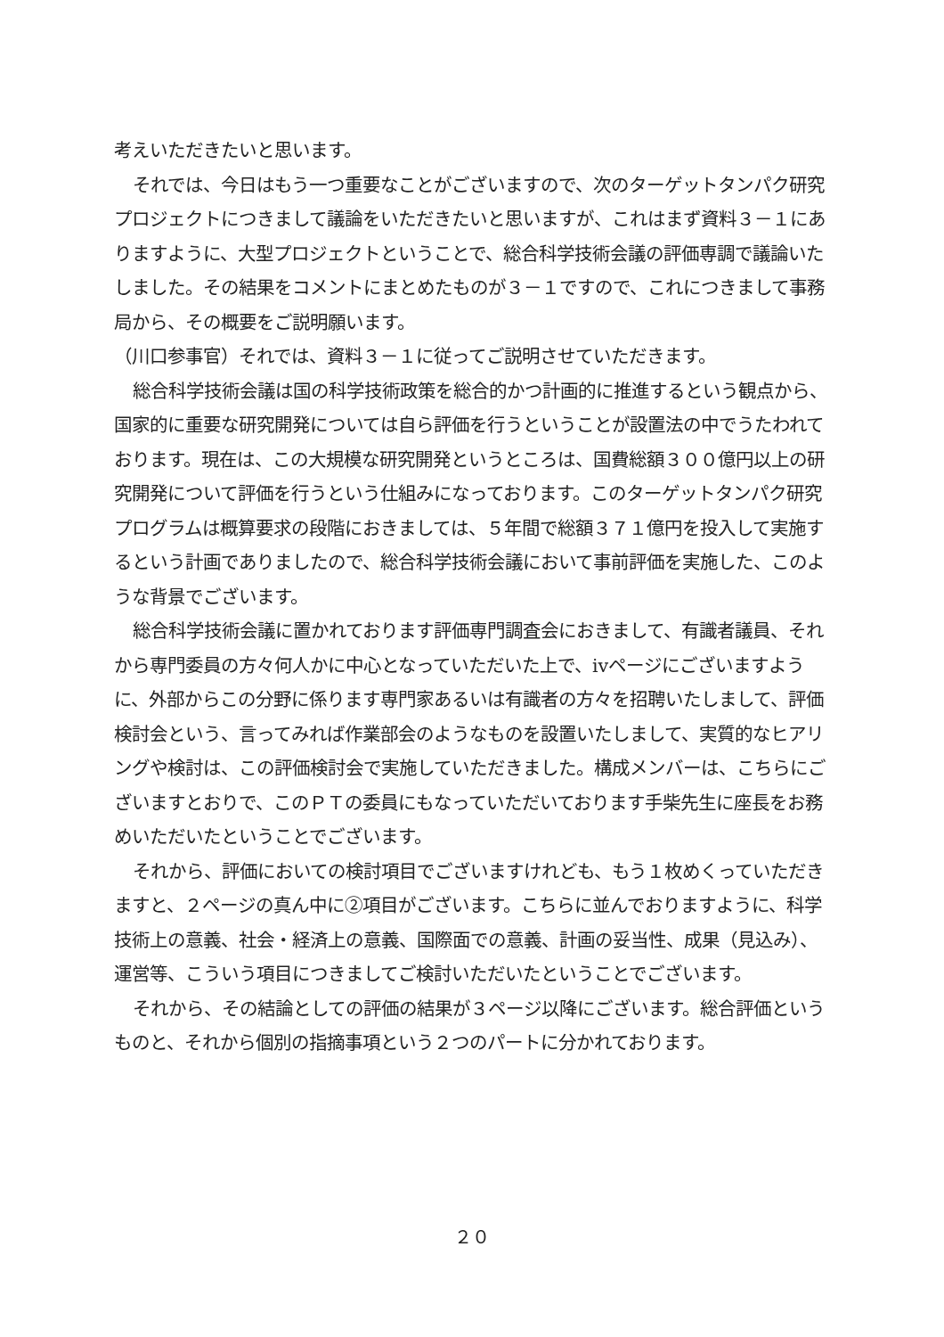考えいただきたいと思います。
それでは、今日はもう一つ重要なことがございますので、次のターゲットタンパク研究プロジェクトにつきまして議論をいただきたいと思いますが、これはまず資料３－１にありますように、大型プロジェクトということで、総合科学技術会議の評価専調で議論いたしました。その結果をコメントにまとめたものが３－１ですので、これにつきまして事務局から、その概要をご説明願います。
（川口参事官）それでは、資料３－１に従ってご説明させていただきます。
総合科学技術会議は国の科学技術政策を総合的かつ計画的に推進するという観点から、国家的に重要な研究開発については自ら評価を行うということが設置法の中でうたわれております。現在は、この大規模な研究開発というところは、国費総額３００億円以上の研究開発について評価を行うという仕組みになっております。このターゲットタンパク研究プログラムは概算要求の段階におきましては、５年間で総額３７１億円を投入して実施するという計画でありましたので、総合科学技術会議において事前評価を実施した、このような背景でございます。
総合科学技術会議に置かれております評価専門調査会におきまして、有識者議員、それから専門委員の方々何人かに中心となっていただいた上で、ⅳページにございますように、外部からこの分野に係ります専門家あるいは有識者の方々を招聘いたしまして、評価検討会という、言ってみれば作業部会のようなものを設置いたしまして、実質的なヒアリングや検討は、この評価検討会で実施していただきました。構成メンバーは、こちらにございますとおりで、このＰＴの委員にもなっていただいております手柴先生に座長をお務めいただいたということでございます。
それから、評価においての検討項目でございますけれども、もう１枚めくっていただきますと、２ページの真ん中に②項目がございます。こちらに並んでおりますように、科学技術上の意義、社会・経済上の意義、国際面での意義、計画の妥当性、成果（見込み）、運営等、こういう項目につきましてご検討いただいたということでございます。
それから、その結論としての評価の結果が３ページ以降にございます。総合評価というものと、それから個別の指摘事項という２つのパートに分かれております。
２０